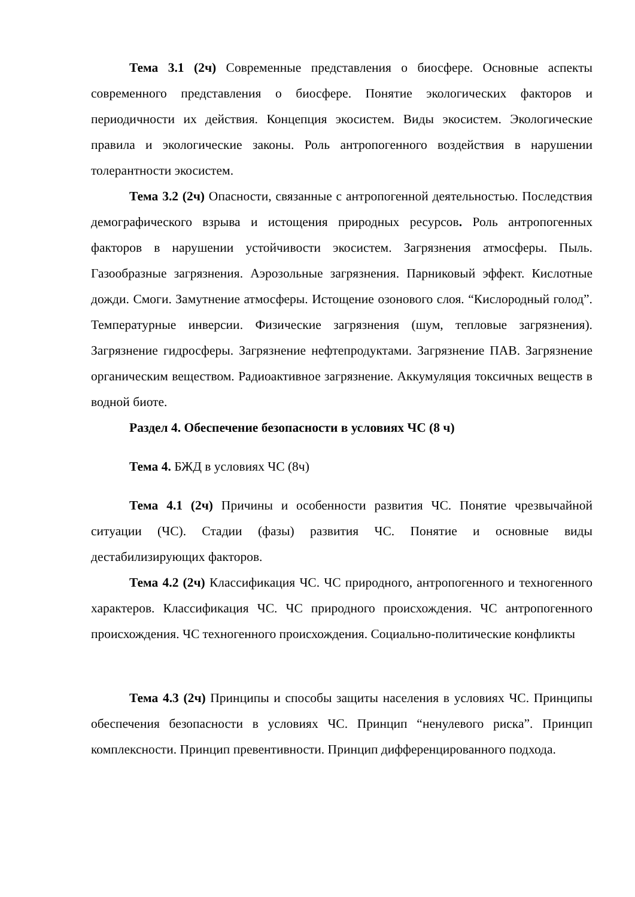Тема 3.1 (2ч) Современные представления о биосфере. Основные аспекты современного представления о биосфере. Понятие экологических факторов и периодичности их действия. Концепция экосистем. Виды экосистем. Экологические правила и экологические законы. Роль антропогенного воздействия в нарушении толерантности экосистем.
Тема 3.2 (2ч) Опасности, связанные с антропогенной деятельностью. Последствия демографического взрыва и истощения природных ресурсов. Роль антропогенных факторов в нарушении устойчивости экосистем. Загрязнения атмосферы. Пыль. Газообразные загрязнения. Аэрозольные загрязнения. Парниковый эффект. Кислотные дожди. Смоги. Замутнение атмосферы. Истощение озонового слоя. “Кислородный голод”. Температурные инверсии. Физические загрязнения (шум, тепловые загрязнения). Загрязнение гидросферы. Загрязнение нефтепродуктами. Загрязнение ПАВ. Загрязнение органическим веществом. Радиоактивное загрязнение. Аккумуляция токсичных веществ в водной биоте.
Раздел 4. Обеспечение безопасности в условиях ЧС (8 ч)
Тема 4. БЖД в условиях ЧС (8ч)
Тема 4.1 (2ч) Причины и особенности развития ЧС. Понятие чрезвычайной ситуации (ЧС). Стадии (фазы) развития ЧС. Понятие и основные виды дестабилизирующих факторов.
Тема 4.2 (2ч) Классификация ЧС. ЧС природного, антропогенного и техногенного характеров. Классификация ЧС. ЧС природного происхождения. ЧС антропогенного происхождения. ЧС техногенного происхождения. Социально-политические конфликты
Тема 4.3 (2ч) Принципы и способы защиты населения в условиях ЧС. Принципы обеспечения безопасности в условиях ЧС. Принцип “ненулевого риска”. Принцип комплексности. Принцип превентивности. Принцип дифференцированного подхода.